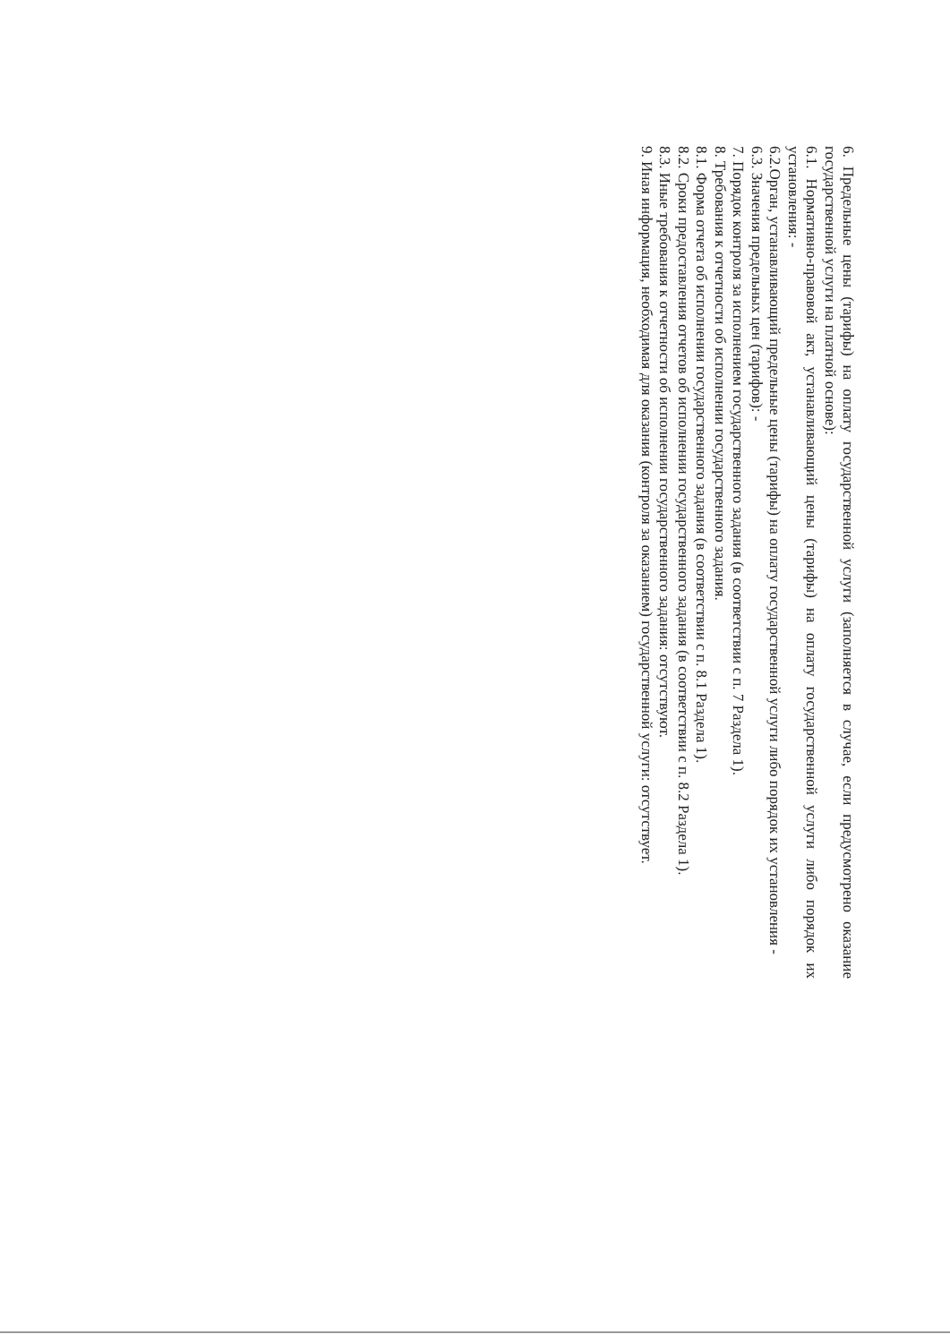6. Предельные цены (тарифы) на оплату государственной услуги (заполняется в случае, если предусмотрено оказание государственной услуги на платной основе):
6.1. Нормативно-правовой акт, устанавливающий цены (тарифы) на оплату государственной услуги либо порядок их установления: -
6.2.Орган, устанавливающий предельные цены (тарифы) на оплату государственной услуги либо порядок их установления -
6.3. Значения предельных цен (тарифов): -
7. Порядок контроля за исполнением государственного задания (в соответствии с п. 7 Раздела 1).
8. Требования к отчетности об исполнении государственного задания.
8.1. Форма отчета об исполнении государственного задания (в соответствии с п. 8.1 Раздела 1).
8.2. Сроки предоставления отчетов об исполнении государственного задания (в соответствии с п. 8.2 Раздела 1).
8.3. Иные требования к отчетности об исполнении государственного задания: отсутствуют.
9. Иная информация, необходимая для оказания (контроля за оказанием) государственной услуги: отсутствует.